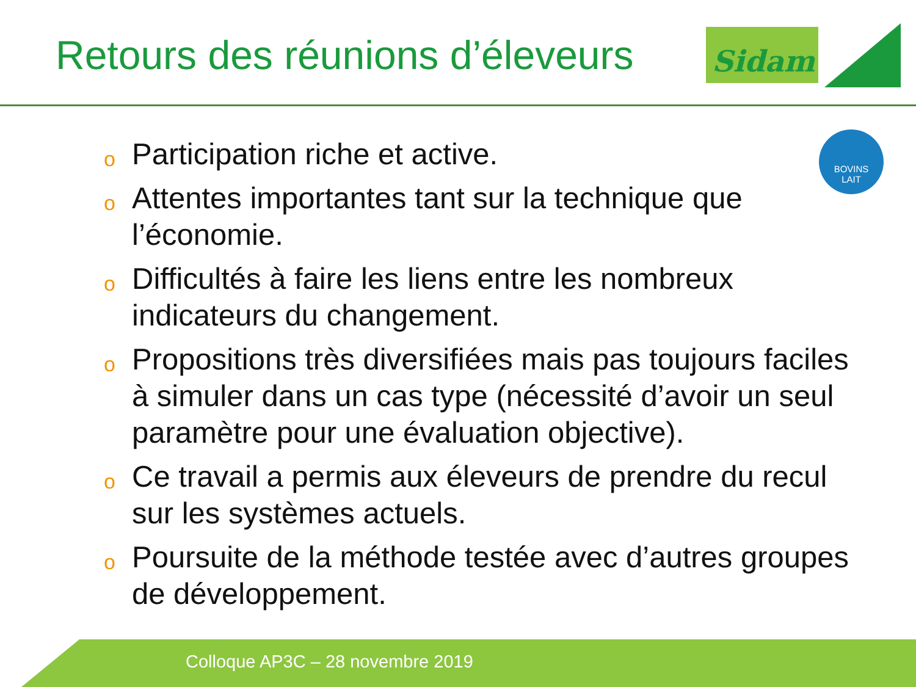Retours des réunions d’éleveurs
Sidam
BOVINS
LAIT
o Participation riche et active.
o Attentes importantes tant sur la technique que l’économie.
o Difficultés à faire les liens entre les nombreux indicateurs du changement.
o Propositions très diversifiées mais pas toujours faciles à simuler dans un cas type (nécessité d’avoir un seul paramètre pour une évaluation objective).
o Ce travail a permis aux éleveurs de prendre du recul sur les systèmes actuels.
o Poursuite de la méthode testée avec d’autres groupes de développement.
Colloque AP3C – 28 novembre 2019